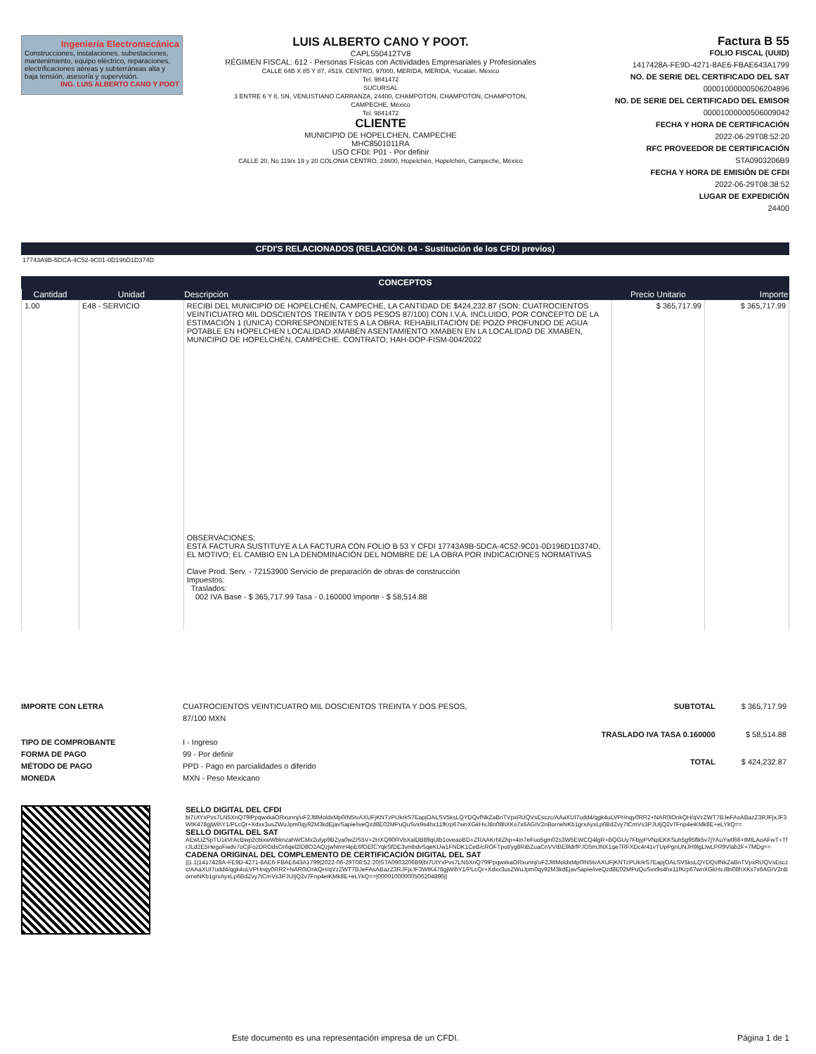Ingeniería Electromecánica
Construcciones, instalaciones, subestaciones, mantenimiento, equipo eléctrico, reparaciones, electrificaciones aéreas y subterráneas alta y baja tensión, asesoría y supervisión.
ING. LUIS ALBERTO CANO Y POOT
LUIS ALBERTO CANO Y POOT.
CAPL550412TV8
RÉGIMEN FISCAL: 612 - Personas Físicas con Actividades Empresariales y Profesionales
CALLE 64B X 85 Y 87, #519, CENTRO, 97000, MERIDA, MERIDA, Yucatán, México
Tel. 9841472
SUCURSAL
3 ENTRE 6 Y 8, SN, VENUSTIANO CARRANZA, 24400, CHAMPOTON, CHAMPOTON, CHAMPOTON, CAMPECHE, México
Tel. 9841472
CLIENTE
MUNICIPIO DE HOPELCHEN, CAMPECHE
MHC8501011RA
USO CFDI: P01 - Por definir
CALLE 20, No 119/x 19 y 20 COLONIA CENTRO, 24600, Hopelchén, Hopelchén, Campeche, México
Factura B 55
FOLIO FISCAL (UUID)
1417428A-FE9D-4271-8AE6-FBAE643A1799
NO. DE SERIE DEL CERTIFICADO DEL SAT
00001000000506204896
NO. DE SERIE DEL CERTIFICADO DEL EMISOR
00001000000506009042
FECHA Y HORA DE CERTIFICACIÓN
2022-06-29T08:52:20
RFC PROVEEDOR DE CERTIFICACIÓN
STA0903206B9
FECHA Y HORA DE EMISIÓN DE CFDI
2022-06-29T08:38:52
LUGAR DE EXPEDICIÓN
24400
CFDI'S RELACIONADOS (RELACIÓN: 04 - Sustitución de los CFDI previos)
17743A9B-5DCA-4C52-9C01-0D196D1D374D
CONCEPTOS
| Cantidad | Unidad | Descripción | Precio Unitario | Importe |
| --- | --- | --- | --- | --- |
| 1.00 | E48 - SERVICIO | RECIBÍ DEL MUNICIPIO DE HOPELCHÉN, CAMPECHE, LA CANTIDAD DE $424,232.87 (SON: CUATROCIENTOS VEINTICUATRO MIL DOSCIENTOS TREINTA Y DOS PESOS 87/100) CON I.V.A. INCLUIDO, POR CONCEPTO DE LA ESTIMACIÓN 1 (ÚNICA) CORRESPONDIENTES A LA OBRA: REHABILITACIÓN DE POZO PROFUNDO DE AGUA POTABLE EN HOPELCHEN LOCALIDAD XMABÉN ASENTAMIENTO XMABEN EN LA LOCALIDAD DE XMABÉN, MUNICIPIO DE HOPELCHÉN, CAMPECHE. CONTRATO; HAH-DOP-FISM-004/2022 OBSERVACIONES; ESTÁ FACTURA SUSTITUYE A LA FACTURA CON FOLIO B 53 Y CFDI 17743A9B-5DCA-4C52-9C01-0D196D1D374D, EL MOTIVO; EL CAMBIO EN LA DENOMINACIÓN DEL NOMBRE DE LA OBRA POR INDICACIONES NORMATIVAS Clave Prod. Serv. - 72153900 Servicio de preparación de obras de construcción Impuestos: Traslados: 002 IVA Base - $ 365,717.99 Tasa - 0.160000 Importe - $ 58,514.88 | $ 365,717.99 | $ 365,717.99 |
IMPORTE CON LETRA
TIPO DE COMPROBANTE
FORMA DE PAGO
MÉTODO DE PAGO
MONEDA
CUATROCIENTOS VEINTICUATRO MIL DOSCIENTOS TREINTA Y DOS PESOS, 87/100 MXN
I - Ingreso
99 - Por definir
PPD - Pago en parcialidades o diferido
MXN - Peso Mexicano
| SUBTOTAL | $ 365,717.99 |
| TRASLADO IVA TASA 0.160000 | $ 58,514.88 |
| TOTAL | $ 424,232.87 |
SELLO DIGITAL DEL CFDI
bi7UtYxPvs7LN5XnQ79lPpqwxkaORxunnj/uF2JltlMoldxMp0IN5tvAXUFjKNTzPUkrkS7EapjOALSV5ksLQYDQvfNkZaBnTVpxRUQVsEsczc/AAaXUI7udd4/qgk4uLVPHnqy0RR2+NAR0iOnkQH/qVzZWT7BJeFAsABazZ3RJFjxJF3WtK478gjWihY1/PLcQr+Xdxx3usZWuJpm0qy92M3kdEjavSapie/iveQzd8E02MPuQuSvx9s4hx11fKrp67wnXGkHvJ8n08hXKs7x6AGIV2nBorrwNKb1grxAyxLp6BdZvy7tCmVs3PJUIjQ2v7Fnp4eiKMk8E+eLYkQ==
SELLO DIGITAL DEL SAT
AEwUZSpTU1kVrAcBwp2cbixwWbknzahWCMx2ulyp9BZya0wZIS5V+2HXQ90RVbXalDB89qUlb1oveaoBD+ZRAAKrNIZhp+4in7eFuo5gm02s3W5EWCQ4lgR+BQGUy7FbjyPVNpEKKSuh5g95flk5v7jYAuYwtl66+tMtLAoAFwT+TfrJLd2E5HegoFwdv7oCjFozDROdsOr6qel2lD8O2AQzjwNmH4pE6fOEfCYqkSfDE3vmbdvSqeKUw1FNDK1CeB/cROFTpot/yg8RiBZuaCnVVIBE9ldrfPJO5mJNX1qe7RFXDc4r41vTUpPgnUNJH9lgLlwLPR9Vlab2F+7MDg==
CADENA ORIGINAL DEL COMPLEMENTO DE CERTIFICACIÓN DIGITAL DEL SAT
||1.1|1417428A-FE9D-4271-8AE6-FBAE643A1799|2022-06-29T08:52:20|STA0903206B9|bi7UtYxPvs7LN5XnQ79lPpqwxkaORxunnj/uF2JltlMoldxMp0IN5tvAXUFjKNTzPUkrkS7EapjOALSV5ksLQYDQvfNkZaBnTVpxRUQVsEsczc/AAaXUI7udd4/qgk4uLVPHnqy0RR2+NAR0iOnkQH/qVzZWT7BJeFAsABazZ3RJFjxJF3WtK478gjWihY1/PLcQr+Xdxx3usZWuJpm0qy92M3kdEjavSapie/iveQzd8E02MPuQuSvx9s4hx11fKrp67wnXGkHvJ8n08hXKs7x6AGIV2nBorrwNKb1grxAyxLp6BdZvy7tCmVs3PJUIjQ2v7Fnp4eiKMk8E+eLYkQ==|00001000000506204896||
Este documento es una representación impresa de un CFDI. Página 1 de 1